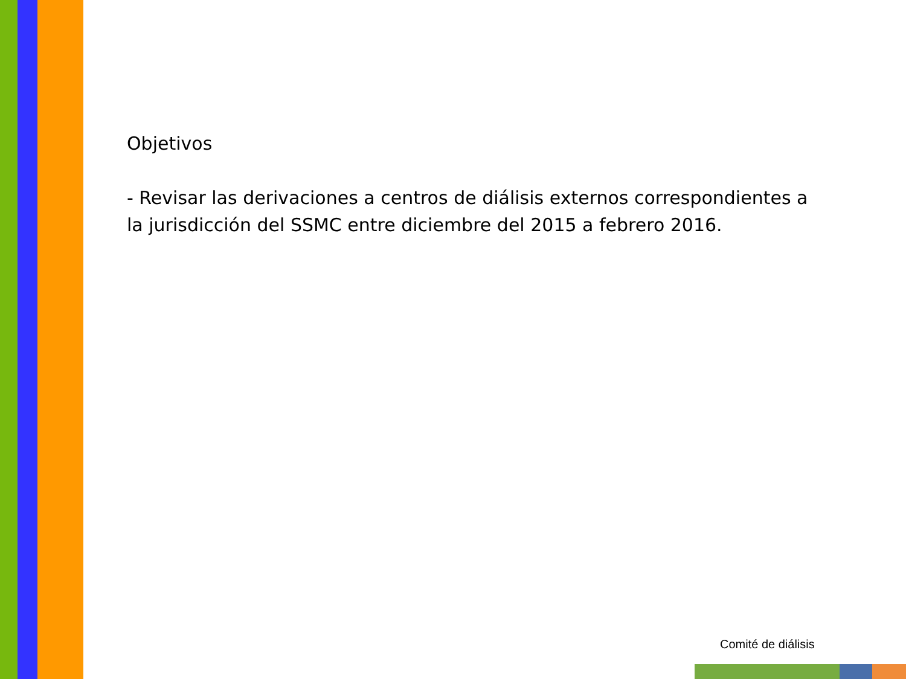Objetivos
- Revisar las derivaciones a centros de diálisis externos correspondientes a la jurisdicción del SSMC entre diciembre del 2015 a febrero 2016.
Comité de diálisis